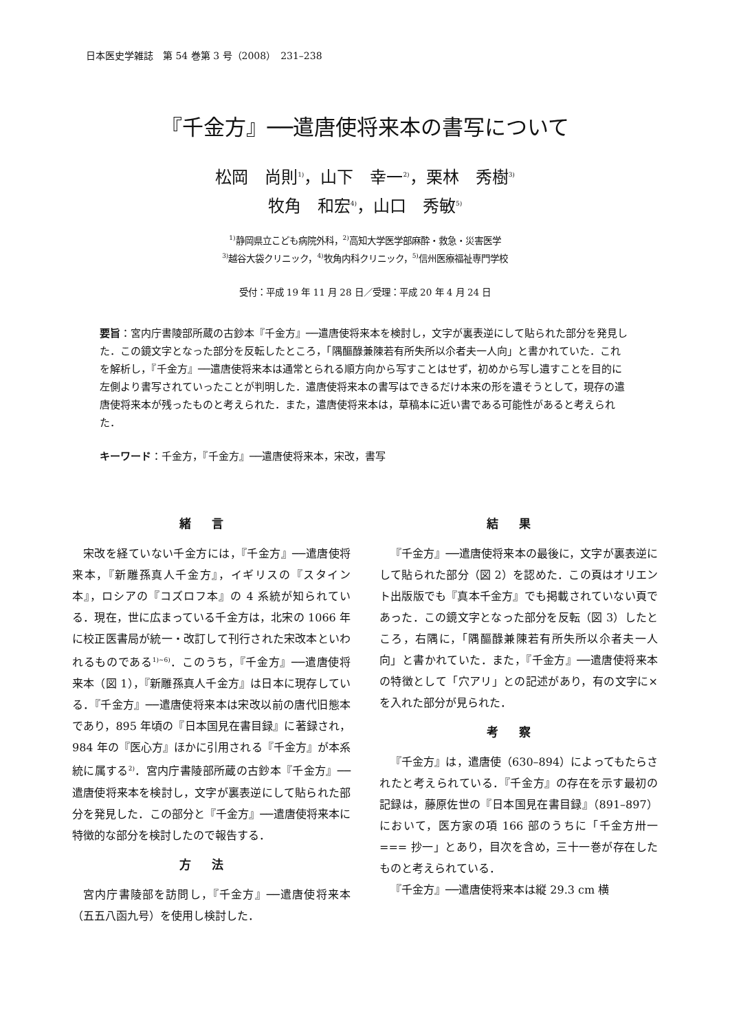日本医史学雑誌　第 54 巻第 3 号（2008）　231–238
『千金方』──遣唐使将来本の書写について
松岡　尚則<sup>1)</sup>，山下　幸一<sup>2)</sup>，栗林　秀樹<sup>3)</sup>
牧角　和宏<sup>4)</sup>，山口　秀敏<sup>5)</sup>
<sup>1)</sup> 静岡県立こども病院外科，<sup>2)</sup>高知大学医学部麻酔・救急・災害医学
<sup>3)</sup> 越谷大袋クリニック，<sup>4)</sup>牧角内科クリニック，<sup>5)</sup>信州医療福祉専門学校
受付：平成 19 年 11 月 28 日／受理：平成 20 年 4 月 24 日
要旨：宮内庁書陵部所蔵の古鈔本『千金方』──遣唐使将来本を検討し，文字が裏表逆にして貼られた部分を発見した．この鏡文字となった部分を反転したところ，「隅醧醁兼陳若有所失所以尒者夫一人向」と書かれていた．これを解析し，『千金方』──遣唐使将来本は通常とられる順方向から写すことはせず，初めから写し遺すことを目的に左側より書写されていったことが判明した．遣唐使将来本の書写はできるだけ本来の形を遺そうとして，現存の遣唐使将来本が残ったものと考えられた．また，遣唐使将来本は，草稿本に近い書である可能性があると考えられた．
キーワード：千金方，『千金方』──遣唐使将来本，宋改，書写
緒言
宋改を経ていない千金方には，『千金方』──遣唐使将来本，『新雕孫真人千金方』，イギリスの『スタイン本』，ロシアの『コズロフ本』の 4 系統が知られている．現在，世に広まっている千金方は，北宋の 1066 年に校正医書局が統一・改訂して刊行された宋改本といわれるものである<sup>1)~6)</sup>．このうち，『千金方』──遣唐使将来本（図 1），『新雕孫真人千金方』は日本に現存している．『千金方』──遣唐使将来本は宋改以前の唐代旧態本であり，895 年頃の『日本国見在書目録』に著録され，984 年の『医心方』ほかに引用される『千金方』が本系統に属する<sup>2)</sup>．宮内庁書陵部所蔵の古鈔本『千金方』──遣唐使将来本を検討し，文字が裏表逆にして貼られた部分を発見した．この部分と『千金方』──遣唐使将来本に特徴的な部分を検討したので報告する．
方法
宮内庁書陵部を訪問し，『千金方』──遣唐使将来本（五五八函九号）を使用し検討した．
結果
『千金方』──遣唐使将来本の最後に，文字が裏表逆にして貼られた部分（図 2）を認めた．この頁はオリエント出版版でも『真本千金方』でも掲載されていない頁であった．この鏡文字となった部分を反転（図 3）したところ，右隅に，「隅醧醁兼陳若有所失所以尒者夫一人向」と書かれていた．また，『千金方』──遣唐使将来本の特徴として「穴アリ」との記述があり，有の文字に×を入れた部分が見られた．
考察
『千金方』は，遣唐使（630–894）によってもたらされたと考えられている．『千金方』の存在を示す最初の記録は，藤原佐世の『日本国見在書目録』（891–897）において，医方家の項 166 部のうちに「千金方卅一　=== 抄一」とあり，目次を含め，三十一巻が存在したものと考えられている．
『千金方』──遣唐使将来本は縦 29.3 cm 横